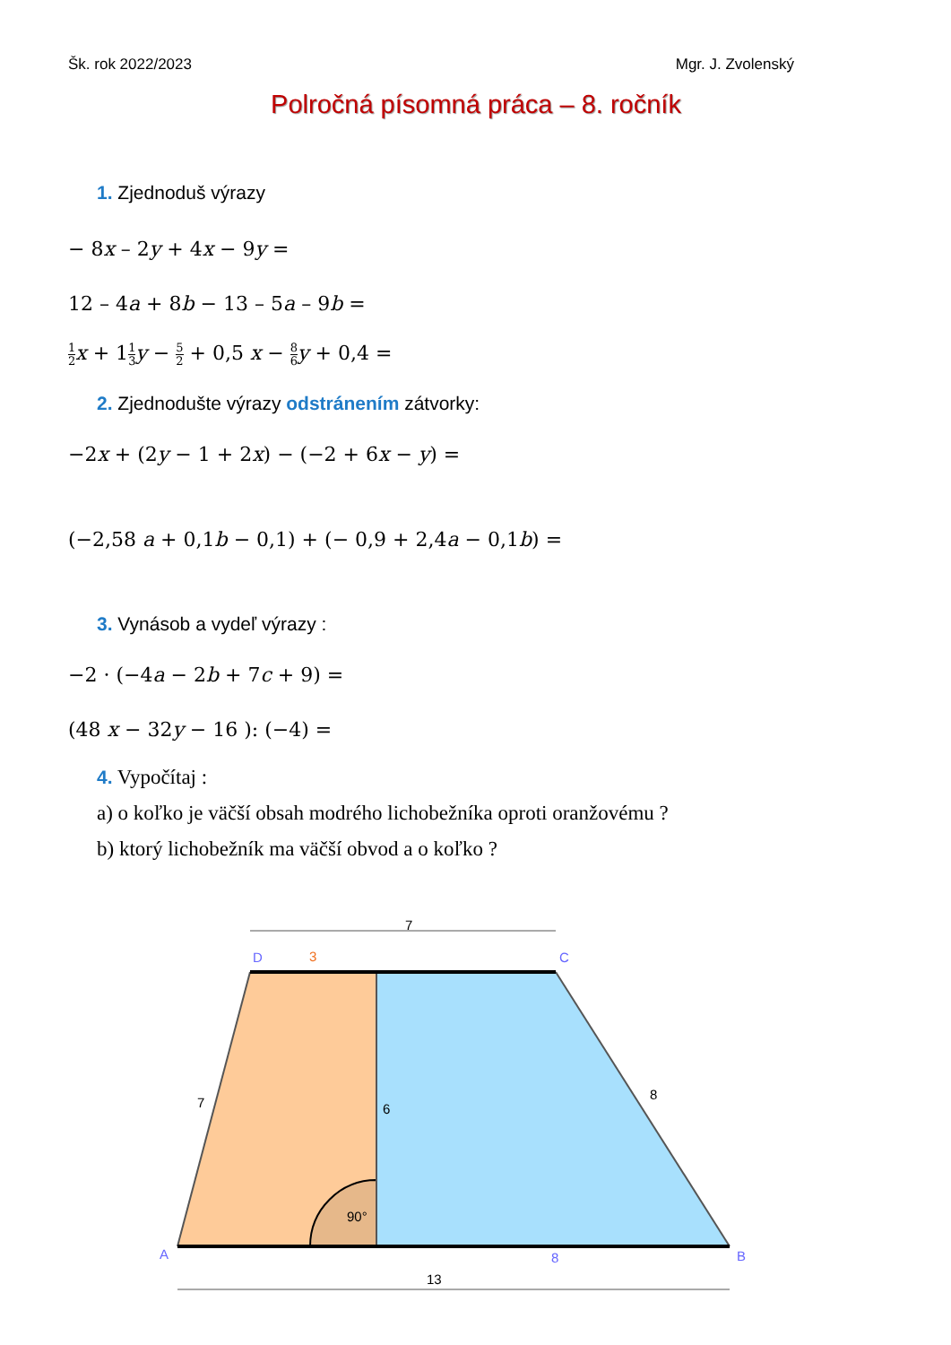Šk. rok 2022/2023 Mgr. J. Zvolenský
Polročná písomná práca – 8. ročník
1. Zjednoduš výrazy
− 8x – 2y + 4x − 9y =
12 – 4a + 8b − 13 – 5a – 9b =
1 2 x + 11 3 y − 5 2 + 0,5 x − 8 6 y + 0,4 =
2. Zjednodušte výrazy odstránením zátvorky:
−2x + (2y − 1 + 2x) − (−2 + 6x − y) =
(−2,58 a + 0,1b − 0,1) + (− 0,9 + 2,4a − 0,1b) =
3. Vynásob a vydeľ výrazy :
−2 · (−4a − 2b + 7c + 9) =
(48 x − 32y − 16 ): (−4) =
4. Vypočítaj :
a) o koľko je väčší obsah modrého lichobežníka oproti oranžovému ?
b) ktorý lichobežník ma väčší obvod a o koľko ?
7
3
D
C
A
B
7
6
8
90°
8
13